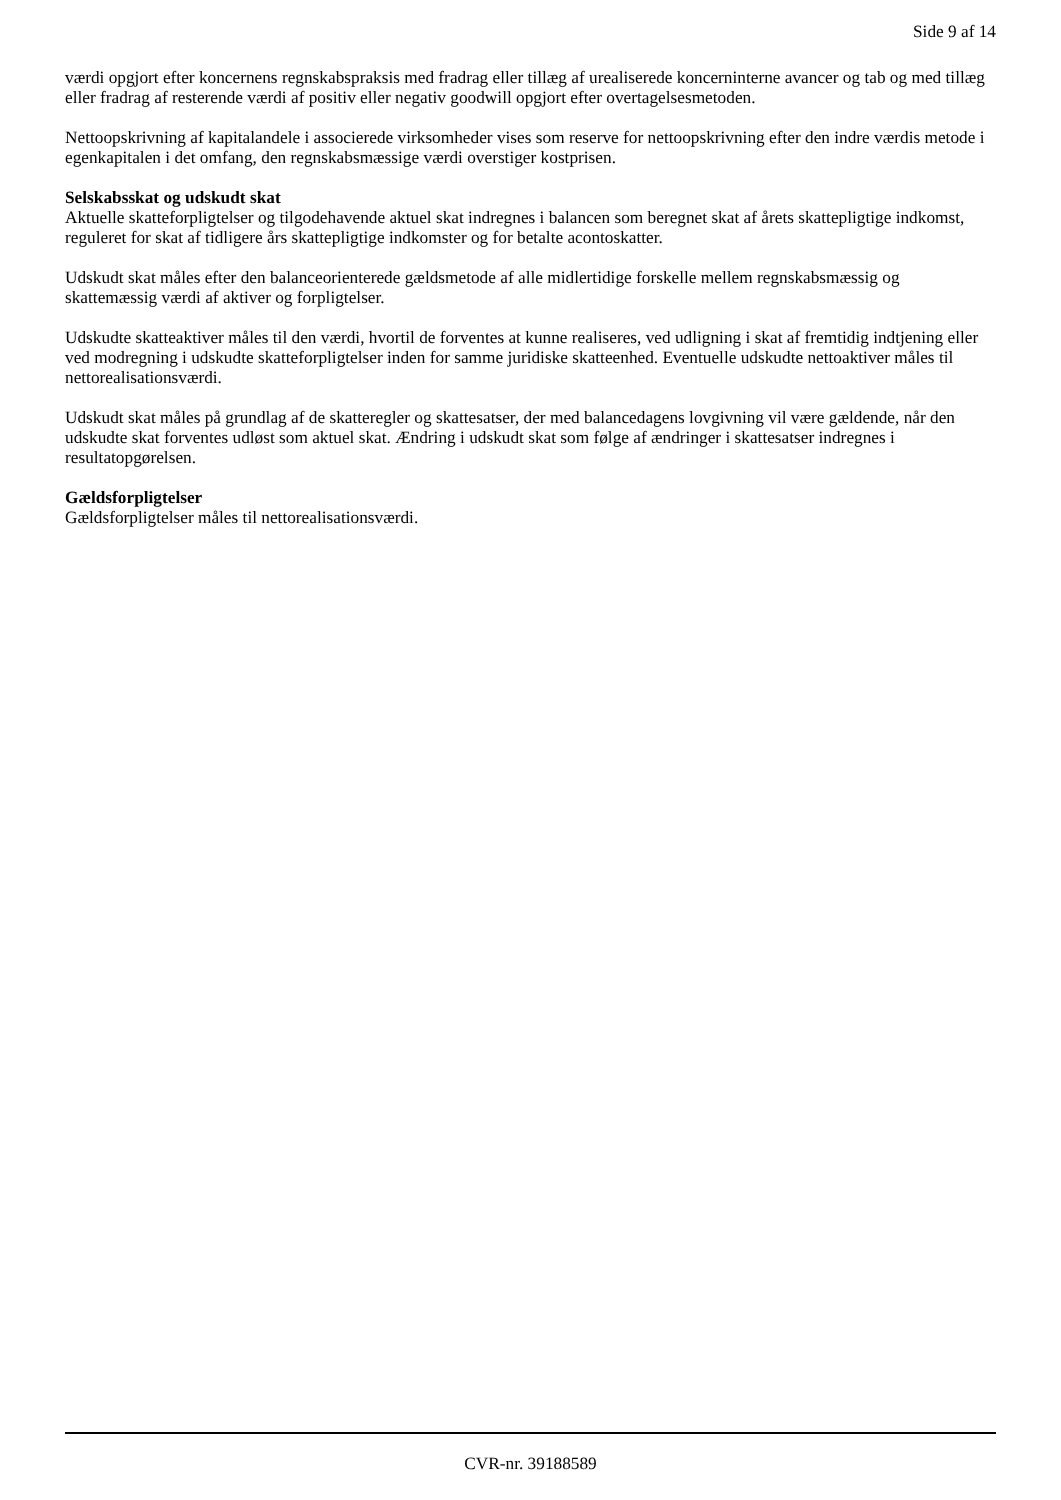Side 9 af 14
værdi opgjort efter koncernens regnskabspraksis med fradrag eller tillæg af urealiserede koncerninterne avancer og tab og med tillæg eller fradrag af resterende værdi af positiv eller negativ goodwill opgjort efter overtagelsesmetoden.
Nettoopskrivning af kapitalandele i associerede virksomheder vises som reserve for nettoopskrivning efter den indre værdis metode i egenkapitalen i det omfang, den regnskabsmæssige værdi overstiger kostprisen.
Selskabsskat og udskudt skat
Aktuelle skatteforpligtelser og tilgodehavende aktuel skat indregnes i balancen som beregnet skat af årets skattepligtige indkomst, reguleret for skat af tidligere års skattepligtige indkomster og for betalte acontoskatter.
Udskudt skat måles efter den balanceorienterede gældsmetode af alle midlertidige forskelle mellem regnskabsmæssig og skattemæssig værdi af aktiver og forpligtelser.
Udskudte skatteaktiver måles til den værdi, hvortil de forventes at kunne realiseres, ved udligning i skat af fremtidig indtjening eller ved modregning i udskudte skatteforpligtelser inden for samme juridiske skatteenhed. Eventuelle udskudte nettoaktiver måles til nettorealisationsværdi.
Udskudt skat måles på grundlag af de skatteregler og skattesatser, der med balancedagens lovgivning vil være gældende, når den udskudte skat forventes udløst som aktuel skat. Ændring i udskudt skat som følge af ændringer i skattesatser indregnes i resultatopgørelsen.
Gældsforpligtelser
Gældsforpligtelser måles til nettorealisationsværdi.
CVR-nr. 39188589